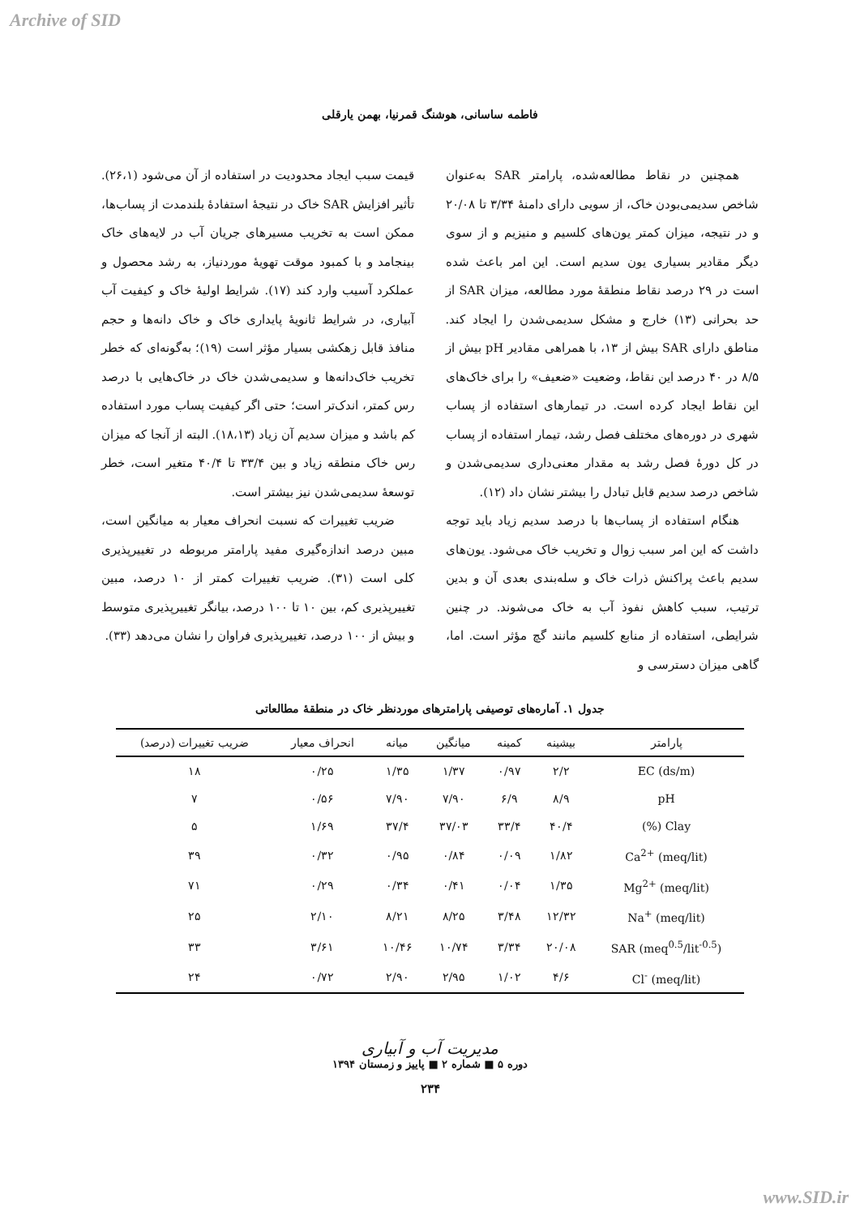Archive of SID
فاطمه ساسانی، هوشنگ قمرنیا، بهمن یارقلی
همچنین در نقاط مطالعه‌شده، پارامتر SAR به‌عنوان شاخص سدیمی‌بودن خاک، از سویی دارای دامنهٔ ۳/۳۴ تا ۲۰/۰۸ و در نتیجه، میزان کمتر یون‌های کلسیم و منیزیم و از سوی دیگر مقادیر بسیاری یون سدیم است. این امر باعث شده است در ۲۹ درصد نقاط منطقهٔ مورد مطالعه، میزان SAR از حد بحرانی (۱۳) خارج و مشکل سدیمی‌شدن را ایجاد کند. مناطق دارای SAR بیش از ۱۳، با همراهی مقادیر pH بیش از ۸/۵ در ۴۰ درصد این نقاط، وضعیت «ضعیف» را برای خاک‌های این نقاط ایجاد کرده است. در تیمارهای استفاده از پساب شهری در دوره‌های مختلف فصل رشد، تیمار استفاده از پساب در کل دورهٔ فصل رشد به مقدار معنی‌داری سدیمی‌شدن و شاخص درصد سدیم قابل تبادل را بیشتر نشان داد (۱۲).
هنگام استفاده از پساب‌ها با درصد سدیم زیاد باید توجه داشت که این امر سبب زوال و تخریب خاک می‌شود. یون‌های سدیم باعث پراکنش ذرات خاک و سله‌بندی بعدی آن و بدین ترتیب، سبب کاهش نفوذ آب به خاک می‌شوند. در چنین شرایطی، استفاده از منابع کلسیم مانند گچ مؤثر است. اما، گاهی میزان دسترسی و
قیمت سبب ایجاد محدودیت در استفاده از آن می‌شود (۲۶،۱). تأثیر افزایش SAR خاک در نتیجهٔ استفادهٔ بلندمدت از پساب‌ها، ممکن است به تخریب مسیرهای جریان آب در لایه‌های خاک بینجامد و با کمبود موقت تهویهٔ موردنیاز، به رشد محصول و عملکرد آسیب وارد کند (۱۷). شرایط اولیهٔ خاک و کیفیت آب آبیاری، در شرایط ثانویهٔ پایداری خاک و خاک دانه‌ها و حجم منافذ قابل زهکشی بسیار مؤثر است (۱۹)؛ به‌گونه‌ای که خطر تخریب خاک‌دانه‌ها و سدیمی‌شدن خاک در خاک‌هایی با درصد رس کمتر، اندک‌تر است؛ حتی اگر کیفیت پساب مورد استفاده کم باشد و میزان سدیم آن زیاد (۱۸،۱۳). البته از آنجا که میزان رس خاک منطقه زیاد و بین ۳۳/۴ تا ۴۰/۴ متغیر است، خطر توسعهٔ سدیمی‌شدن نیز بیشتر است.
ضریب تغییرات که نسبت انحراف معیار به میانگین است، مبین درصد اندازه‌گیری مفید پارامتر مربوطه در تغییرپذیری کلی است (۳۱). ضریب تغییرات کمتر از ۱۰ درصد، مبین تغییرپذیری کم، بین ۱۰ تا ۱۰۰ درصد، بیانگر تغییرپذیری متوسط و بیش از ۱۰۰ درصد، تغییرپذیری فراوان را نشان می‌دهد (۳۳).
جدول ۱. آماره‌های توصیفی پارامترهای موردنظر خاک در منطقهٔ مطالعاتی
| پارامتر | بیشینه | کمینه | میانگین | میانه | انحراف معیار | ضریب تغییرات (درصد) |
| --- | --- | --- | --- | --- | --- | --- |
| EC (ds/m) | ۲/۲ | ۰/۹۷ | ۱/۳۷ | ۱/۳۵ | ۰/۲۵ | ۱۸ |
| pH | ۸/۹ | ۶/۹ | ۷/۹۰ | ۷/۹۰ | ۰/۵۶ | ۷ |
| Clay (%) | ۴۰/۴ | ۳۳/۴ | ۳۷/۰۳ | ۳۷/۴ | ۱/۶۹ | ۵ |
| Ca<sup>2+</sup> (meq/lit) | ۱/۸۲ | ۰/۰۹ | ۰/۸۴ | ۰/۹۵ | ۰/۳۲ | ۳۹ |
| Mg<sup>2+</sup> (meq/lit) | ۱/۳۵ | ۰/۰۴ | ۰/۴۱ | ۰/۳۴ | ۰/۲۹ | ۷۱ |
| Na<sup>+</sup> (meq/lit) | ۱۲/۳۲ | ۳/۴۸ | ۸/۲۵ | ۸/۲۱ | ۲/۱۰ | ۲۵ |
| SAR (meq<sup>0.5</sup>/lit<sup>-0.5</sup>) | ۲۰/۰۸ | ۳/۳۴ | ۱۰/۷۴ | ۱۰/۴۶ | ۳/۶۱ | ۳۳ |
| Cl<sup>-</sup> (meq/lit) | ۴/۶ | ۱/۰۲ | ۲/۹۵ | ۲/۹۰ | ۰/۷۲ | ۲۴ |
مدیریت آب و آبیاری
دوره ۵ ■ شماره ۲ ■ پاییز و زمستان ۱۳۹۴
۲۳۴
www.SID.ir